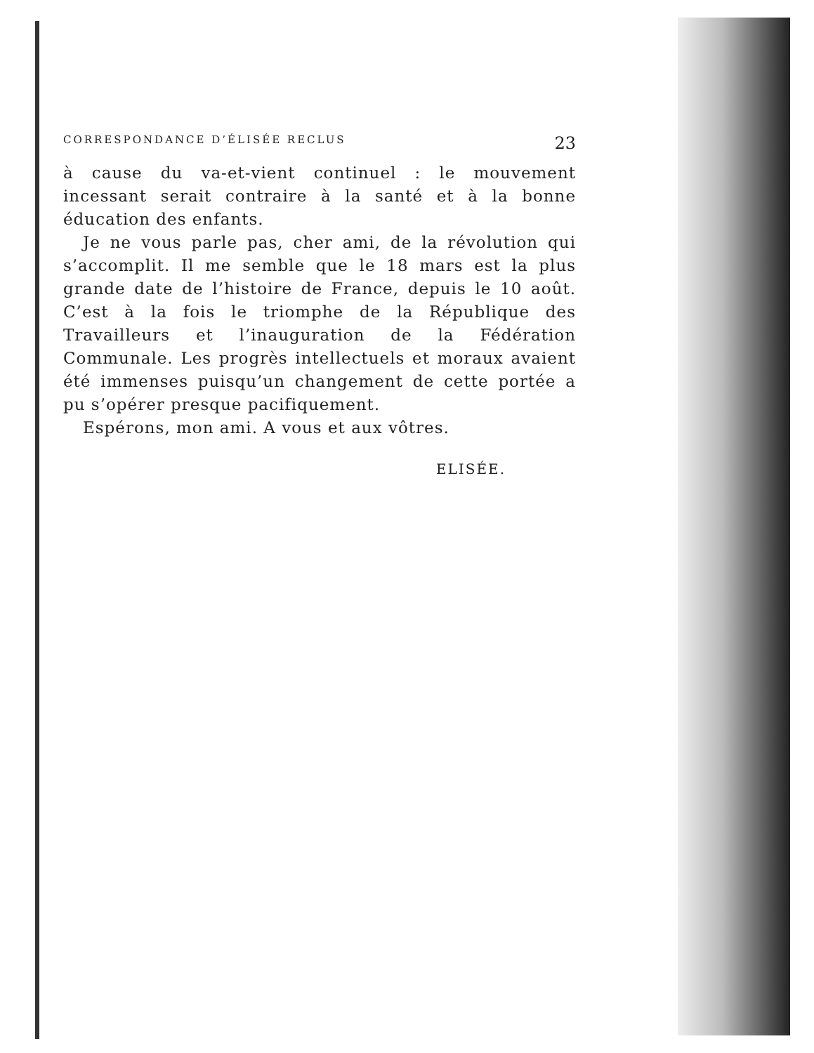CORRESPONDANCE D’ÉLISÉE RECLUS 23
à cause du va-et-vient continuel : le mouvement incessant serait contraire à la santé et à la bonne éducation des enfants.
Je ne vous parle pas, cher ami, de la révolution qui s’accomplit. Il me semble que le 18 mars est la plus grande date de l’histoire de France, depuis le 10 août. C’est à la fois le triomphe de la République des Travailleurs et l’inauguration de la Fédération Communale. Les progrès intellectuels et moraux avaient été immenses puisqu’un changement de cette portée a pu s’opérer presque pacifiquement.
Espérons, mon ami. A vous et aux vôtres.
ELISÉE.